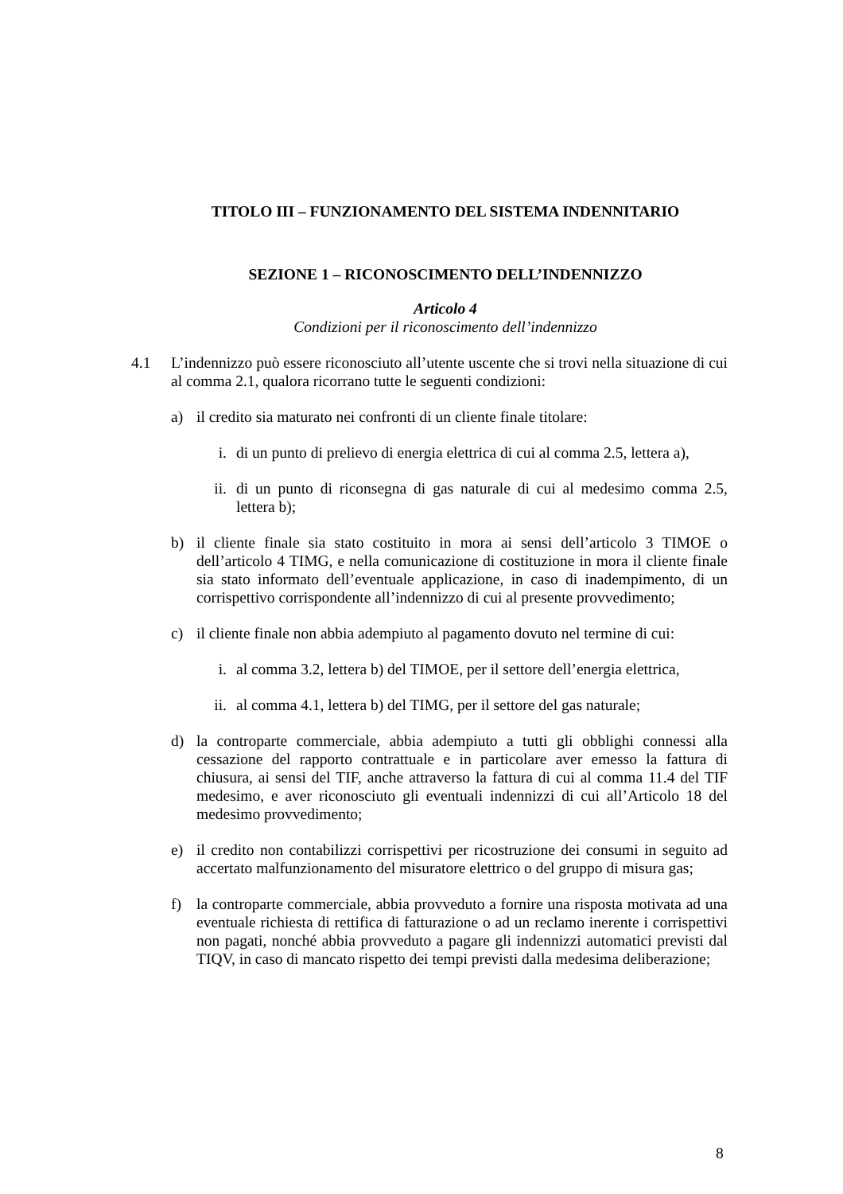TITOLO III – FUNZIONAMENTO DEL SISTEMA INDENNITARIO
SEZIONE 1 – RICONOSCIMENTO DELL’INDENNIZZO
Articolo 4
Condizioni per il riconoscimento dell’indennizzo
4.1 L’indennizzo può essere riconosciuto all’utente uscente che si trovi nella situazione di cui al comma 2.1, qualora ricorrano tutte le seguenti condizioni:
a) il credito sia maturato nei confronti di un cliente finale titolare:
i. di un punto di prelievo di energia elettrica di cui al comma 2.5, lettera a),
ii.
di un punto di riconsegna di gas naturale di cui al medesimo comma 2.5, lettera b);
b) il cliente finale sia stato costituito in mora ai sensi dell’articolo 3 TIMOE o dell’articolo 4 TIMG, e nella comunicazione di costituzione in mora il cliente finale sia stato informato dell’eventuale applicazione, in caso di inadempimento, di un corrispettivo corrispondente all’indennizzo di cui al presente provvedimento;
c) il cliente finale non abbia adempiuto al pagamento dovuto nel termine di cui:
i. al comma 3.2, lettera b) del TIMOE, per il settore dell’energia elettrica,
ii.
al comma 4.1, lettera b) del TIMG, per il settore del gas naturale;
d) la controparte commerciale, abbia adempiuto a tutti gli obblighi connessi alla cessazione del rapporto contrattuale e in particolare aver emesso la fattura di chiusura, ai sensi del TIF, anche attraverso la fattura di cui al comma 11.4 del TIF medesimo, e aver riconosciuto gli eventuali indennizzi di cui all’Articolo 18 del medesimo provvedimento;
e) il credito non contabilizzi corrispettivi per ricostruzione dei consumi in seguito ad accertato malfunzionamento del misuratore elettrico o del gruppo di misura gas;
f) la controparte commerciale, abbia provveduto a fornire una risposta motivata ad una eventuale richiesta di rettifica di fatturazione o ad un reclamo inerente i corrispettivi non pagati, nonché abbia provveduto a pagare gli indennizzi automatici previsti dal TIQV, in caso di mancato rispetto dei tempi previsti dalla medesima deliberazione;
8